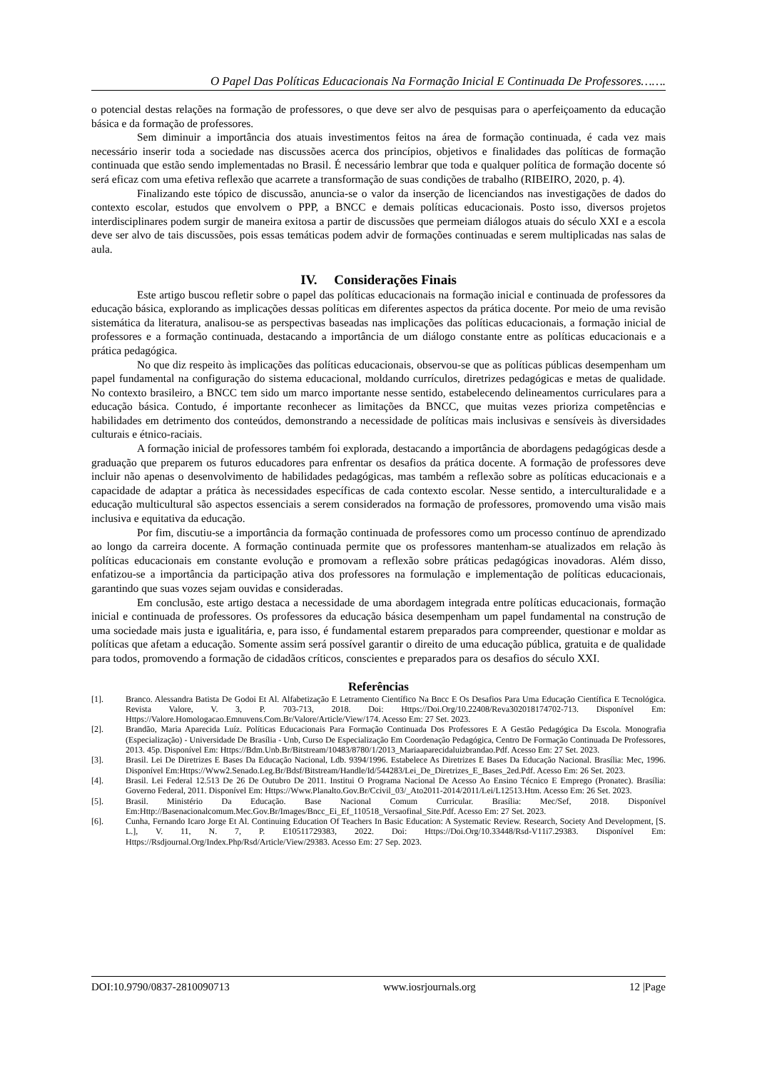O Papel Das Políticas Educacionais Na Formação Inicial E Continuada De Professores…….
o potencial destas relações na formação de professores, o que deve ser alvo de pesquisas para o aperfeiçoamento da educação básica e da formação de professores.
Sem diminuir a importância dos atuais investimentos feitos na área de formação continuada, é cada vez mais necessário inserir toda a sociedade nas discussões acerca dos princípios, objetivos e finalidades das políticas de formação continuada que estão sendo implementadas no Brasil. É necessário lembrar que toda e qualquer política de formação docente só será eficaz com uma efetiva reflexão que acarrete a transformação de suas condições de trabalho (RIBEIRO, 2020, p. 4).
Finalizando este tópico de discussão, anuncia-se o valor da inserção de licenciandos nas investigações de dados do contexto escolar, estudos que envolvem o PPP, a BNCC e demais políticas educacionais. Posto isso, diversos projetos interdisciplinares podem surgir de maneira exitosa a partir de discussões que permeiam diálogos atuais do século XXI e a escola deve ser alvo de tais discussões, pois essas temáticas podem advir de formações continuadas e serem multiplicadas nas salas de aula.
IV. Considerações Finais
Este artigo buscou refletir sobre o papel das políticas educacionais na formação inicial e continuada de professores da educação básica, explorando as implicações dessas políticas em diferentes aspectos da prática docente. Por meio de uma revisão sistemática da literatura, analisou-se as perspectivas baseadas nas implicações das políticas educacionais, a formação inicial de professores e a formação continuada, destacando a importância de um diálogo constante entre as políticas educacionais e a prática pedagógica.
No que diz respeito às implicações das políticas educacionais, observou-se que as políticas públicas desempenham um papel fundamental na configuração do sistema educacional, moldando currículos, diretrizes pedagógicas e metas de qualidade. No contexto brasileiro, a BNCC tem sido um marco importante nesse sentido, estabelecendo delineamentos curriculares para a educação básica. Contudo, é importante reconhecer as limitações da BNCC, que muitas vezes prioriza competências e habilidades em detrimento dos conteúdos, demonstrando a necessidade de políticas mais inclusivas e sensíveis às diversidades culturais e étnico-raciais.
A formação inicial de professores também foi explorada, destacando a importância de abordagens pedagógicas desde a graduação que preparem os futuros educadores para enfrentar os desafios da prática docente. A formação de professores deve incluir não apenas o desenvolvimento de habilidades pedagógicas, mas também a reflexão sobre as políticas educacionais e a capacidade de adaptar a prática às necessidades específicas de cada contexto escolar. Nesse sentido, a interculturalidade e a educação multicultural são aspectos essenciais a serem considerados na formação de professores, promovendo uma visão mais inclusiva e equitativa da educação.
Por fim, discutiu-se a importância da formação continuada de professores como um processo contínuo de aprendizado ao longo da carreira docente. A formação continuada permite que os professores mantenham-se atualizados em relação às políticas educacionais em constante evolução e promovam a reflexão sobre práticas pedagógicas inovadoras. Além disso, enfatizou-se a importância da participação ativa dos professores na formulação e implementação de políticas educacionais, garantindo que suas vozes sejam ouvidas e consideradas.
Em conclusão, este artigo destaca a necessidade de uma abordagem integrada entre políticas educacionais, formação inicial e continuada de professores. Os professores da educação básica desempenham um papel fundamental na construção de uma sociedade mais justa e igualitária, e, para isso, é fundamental estarem preparados para compreender, questionar e moldar as políticas que afetam a educação. Somente assim será possível garantir o direito de uma educação pública, gratuita e de qualidade para todos, promovendo a formação de cidadãos críticos, conscientes e preparados para os desafios do século XXI.
Referências
[1]. Branco. Alessandra Batista De Godoi Et Al. Alfabetização E Letramento Científico Na Bncc E Os Desafios Para Uma Educação Científica E Tecnológica. Revista Valore, V. 3, P. 703-713, 2018. Doi: Https://Doi.Org/10.22408/Reva302018174702-713. Disponível Em: Https://Valore.Homologacao.Emnuvens.Com.Br/Valore/Article/View/174. Acesso Em: 27 Set. 2023.
[2]. Brandão, Maria Aparecida Luíz. Políticas Educacionais Para Formação Continuada Dos Professores E A Gestão Pedagógica Da Escola. Monografia (Especialização) - Universidade De Brasília - Unb, Curso De Especialização Em Coordenação Pedagógica, Centro De Formação Continuada De Professores, 2013. 45p. Disponível Em: Https://Bdm.Unb.Br/Bitstream/10483/8780/1/2013_Mariaaparecidaluizbrandao.Pdf. Acesso Em: 27 Set. 2023.
[3]. Brasil. Lei De Diretrizes E Bases Da Educação Nacional, Ldb. 9394/1996. Estabelece As Diretrizes E Bases Da Educação Nacional. Brasília: Mec, 1996. Disponível Em:Https://Www2.Senado.Leg.Br/Bdsf/Bitstream/Handle/Id/544283/Lei_De_Diretrizes_E_Bases_2ed.Pdf. Acesso Em: 26 Set. 2023.
[4]. Brasil. Lei Federal 12.513 De 26 De Outubro De 2011. Institui O Programa Nacional De Acesso Ao Ensino Técnico E Emprego (Pronatec). Brasília: Governo Federal, 2011. Disponível Em: Https://Www.Planalto.Gov.Br/Ccivil_03/_Ato2011-2014/2011/Lei/L12513.Htm. Acesso Em: 26 Set. 2023.
[5]. Brasil. Ministério Da Educação. Base Nacional Comum Curricular. Brasília: Mec/Sef, 2018. Disponível Em:Http://Basenacionalcomum.Mec.Gov.Br/Images/Bncc_Ei_Ef_110518_Versaofinal_Site.Pdf. Acesso Em: 27 Set. 2023.
[6]. Cunha, Fernando Icaro Jorge Et Al. Continuing Education Of Teachers In Basic Education: A Systematic Review. Research, Society And Development, [S. L.], V. 11, N. 7, P. E10511729383, 2022. Doi: Https://Doi.Org/10.33448/Rsd-V11i7.29383. Disponível Em: Https://Rsdjournal.Org/Index.Php/Rsd/Article/View/29383. Acesso Em: 27 Sep. 2023.
DOI:10.9790/0837-2810090713 www.iosrjournals.org 12 |Page